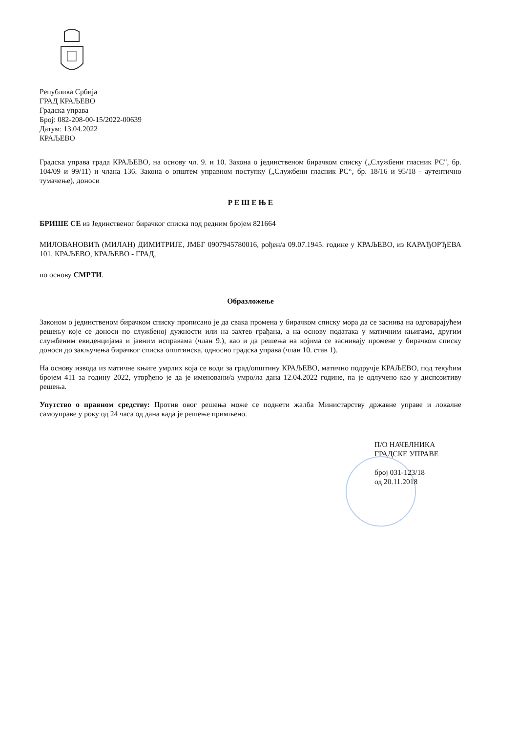Република Србија
ГРАД КРАЉЕВО
Градска управа
Број: 082-208-00-15/2022-00639
Датум: 13.04.2022
КРАЉЕВО
Градска управа града КРАЉЕВО, на основу чл. 9. и 10. Закона о јединственом бирачком списку („Службени гласник РС", бр. 104/09 и 99/11) и члана 136. Закона о општем управном поступку („Службени гласник РС“, бр. 18/16 и 95/18 - аутентично тумачење), доноси
Р Е Ш Е Њ Е
БРИШЕ СЕ из Јединственог бирачког списка под редним бројем 821664
МИЛОВАНОВИЋ (МИЛАН) ДИМИТРИЈЕ, ЈМБГ 0907945780016, рођен/а 09.07.1945. године у КРАЉЕВО, из КАРАЂОРЂЕВА 101, КРАЉЕВО, КРАЉЕВО - ГРАД,
по основу СМРТИ.
Образложење
Законом о јединственом бирачком списку прописано је да свака промена у бирачком списку мора да се заснива на одговарајућем решењу које се доноси по службеној дужности или на захтев грађана, а на основу података у матичним књигама, другим службеним евиденцијама и јавним исправама (члан 9.), као и да решења на којима се заснивају промене у бирачком списку доноси до закључења бирачког списка општинска, односно градска управа (члан 10. став 1).
На основу извода из матичне књиге умрлих која се води за град/општину КРАЉЕВО, матично подручје КРАЉЕВО, под текућим бројем 411 за годину 2022, утврђено је да је именовани/а умро/ла дана 12.04.2022 године, па је одлучено као у диспозитиву решења.
Упутство о правном средству: Против овог решења може се поднети жалба Министарству државне управе и локалне самоуправе у року од 24 часа од дана када је решење примљено.
П/О НАЧЕЛНИКА
ГРАДСКЕ УПРАВЕ
број 031-123/18
од 20.11.2018